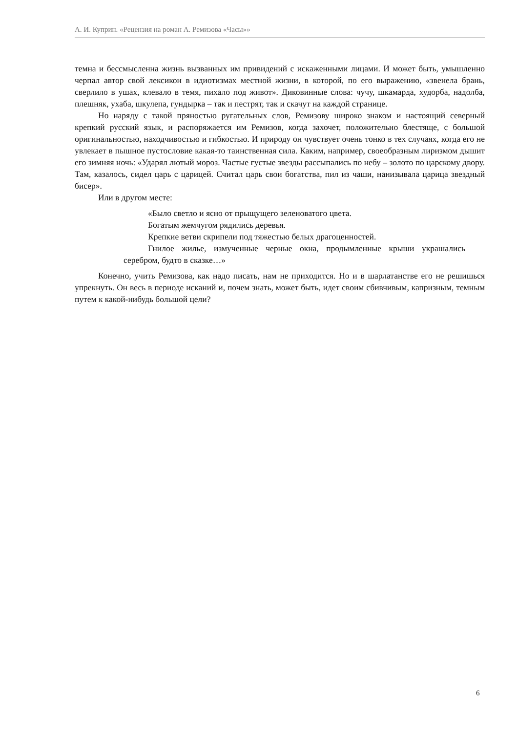А. И. Куприн. «Рецензия на роман А. Ремизова «Часы»»
темна и бессмысленна жизнь вызванных им привидений с искаженными лицами. И может быть, умышленно черпал автор свой лексикон в идиотизмах местной жизни, в которой, по его выражению, «звенела брань, сверлило в ушах, клевало в темя, пихало под живот». Диковинные слова: чучу, шкамарда, худорба, надолба, плешняк, ухаба, шкулепа, гундырка – так и пестрят, так и скачут на каждой странице.
Но наряду с такой пряностью ругательных слов, Ремизову широко знаком и настоящий северный крепкий русский язык, и распоряжается им Ремизов, когда захочет, положительно блестяще, с большой оригинальностью, находчивостью и гибкостью. И природу он чувствует очень тонко в тех случаях, когда его не увлекает в пышное пустословие какая-то таинственная сила. Каким, например, своеобразным лиризмом дышит его зимняя ночь: «Ударял лютый мороз. Частые густые звезды рассыпались по небу – золото по царскому двору. Там, казалось, сидел царь с царицей. Считал царь свои богатства, пил из чаши, нанизывала царица звездный бисер».
Или в другом месте:
«Было светло и ясно от прыщущего зеленоватого цвета.
Богатым жемчугом рядились деревья.
Крепкие ветви скрипели под тяжестью белых драгоценностей.
Гнилое жилье, измученные черные окна, продымленные крыши украшались серебром, будто в сказке…»
Конечно, учить Ремизова, как надо писать, нам не приходится. Но и в шарлатанстве его не решишься упрекнуть. Он весь в периоде исканий и, почем знать, может быть, идет своим сбивчивым, капризным, темным путем к какой-нибудь большой цели?
6